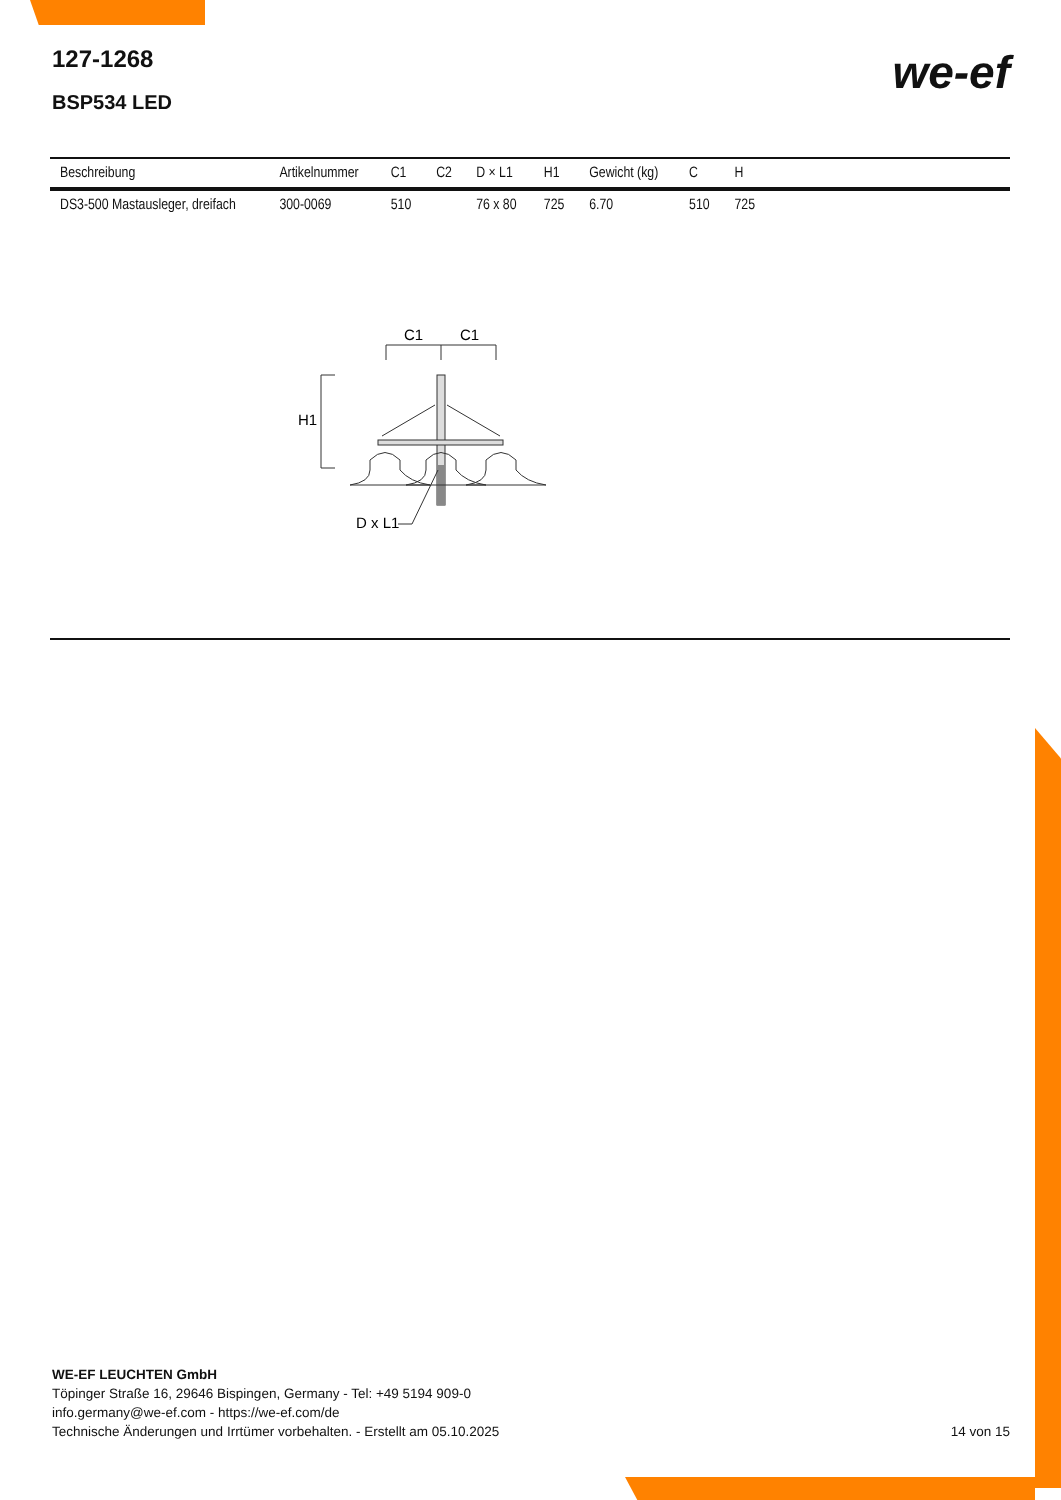127-1268
BSP534 LED
we-ef
| Beschreibung | Artikelnummer | C1 | C2 | D × L1 | H1 | Gewicht (kg) | C | H | |
| --- | --- | --- | --- | --- | --- | --- | --- | --- | --- |
| DS3-500 Mastausleger, dreifach | 300-0069 | 510 | | 76 x 80 | 725 | 6.70 | 510 | 725 | |
C1
C1
H1
D x L1
WE-EF LEUCHTEN GmbH
Töpinger Straße 16, 29646 Bispingen, Germany - Tel: +49 5194 909-0
info.germany@we-ef.com - https://we-ef.com/de
Technische Änderungen und Irrtümer vorbehalten. - Erstellt am 05.10.2025
14 von 15